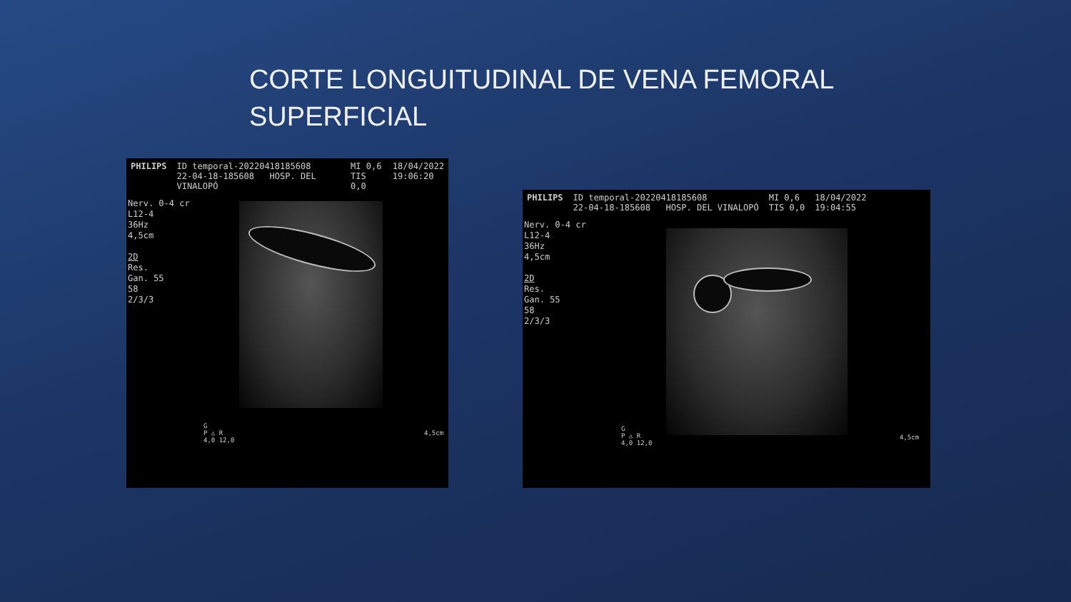CORTE LONGUITUDINAL DE VENA FEMORAL SUPERFICIAL
PHILIPS ID temporal-20220418185608
22-04-18-185608 HOSP. DEL VINALOPÓ MI 0,6
TIS 0,0 18/04/2022
19:06:20
Nerv. 0-4 cr
L12-4
36Hz
4,5cm
2D
Res.
Gan. 55
58
2/3/3
G
P △ R
4,0 12,0
4,5cm
PHILIPS ID temporal-20220418185608
22-04-18-185608 HOSP. DEL VINALOPÓ MI 0,6
TIS 0,0 18/04/2022
19:04:55
Nerv. 0-4 cr
L12-4
36Hz
4,5cm
2D
Res.
Gan. 55
58
2/3/3
G
P △ R
4,0 12,0
4,5cm